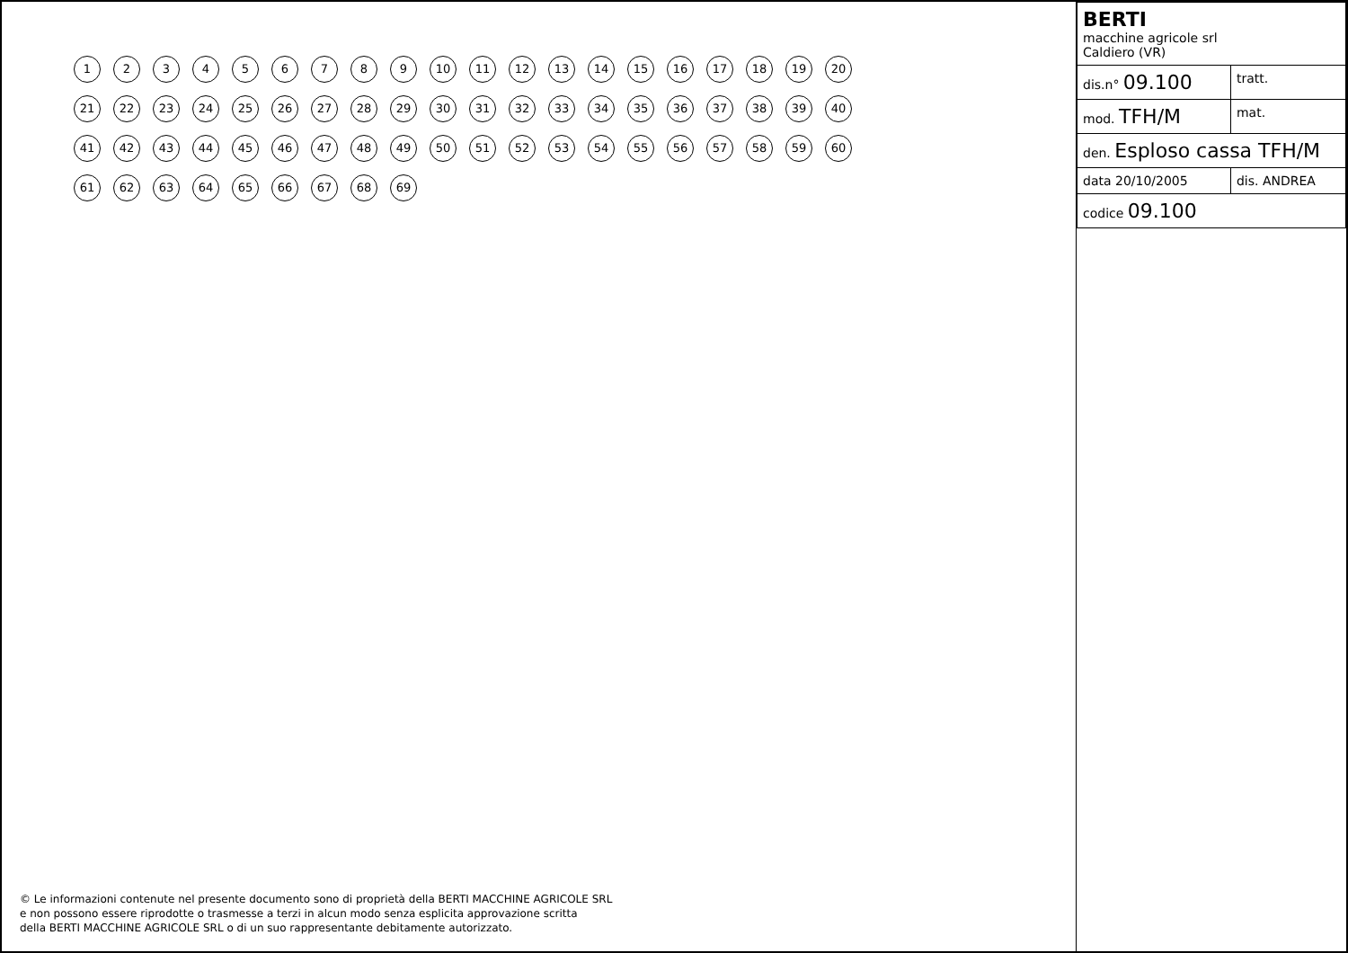1 2 3 4 5 6 7 8 9 10 11 12 13 14 15 16 17 18 19 20 21 22 23 24 25 26 27 28 29 30 31 32 33 34 35 36 37 38 39 40 41 42 43 44 45 46 47 48 49 50 51 52 53 54 55 56 57 58 59 60 61 62 63 64 65 66 67 68 69
© Le informazioni contenute nel presente documento sono di proprietà della BERTI MACCHINE AGRICOLE SRL
e non possono essere riprodotte o trasmesse a terzi in alcun modo senza esplicita approvazione scritta
della BERTI MACCHINE AGRICOLE SRL o di un suo rappresentante debitamente autorizzato.
| BERTI macchine agricole srl Caldiero (VR) | |
| dis.n° 09.100 | tratt. |
| mod. TFH/M | mat. |
| den. Esploso cassa TFH/M | |
| data 20/10/2005 | dis. ANDREA |
| codice 09.100 | |